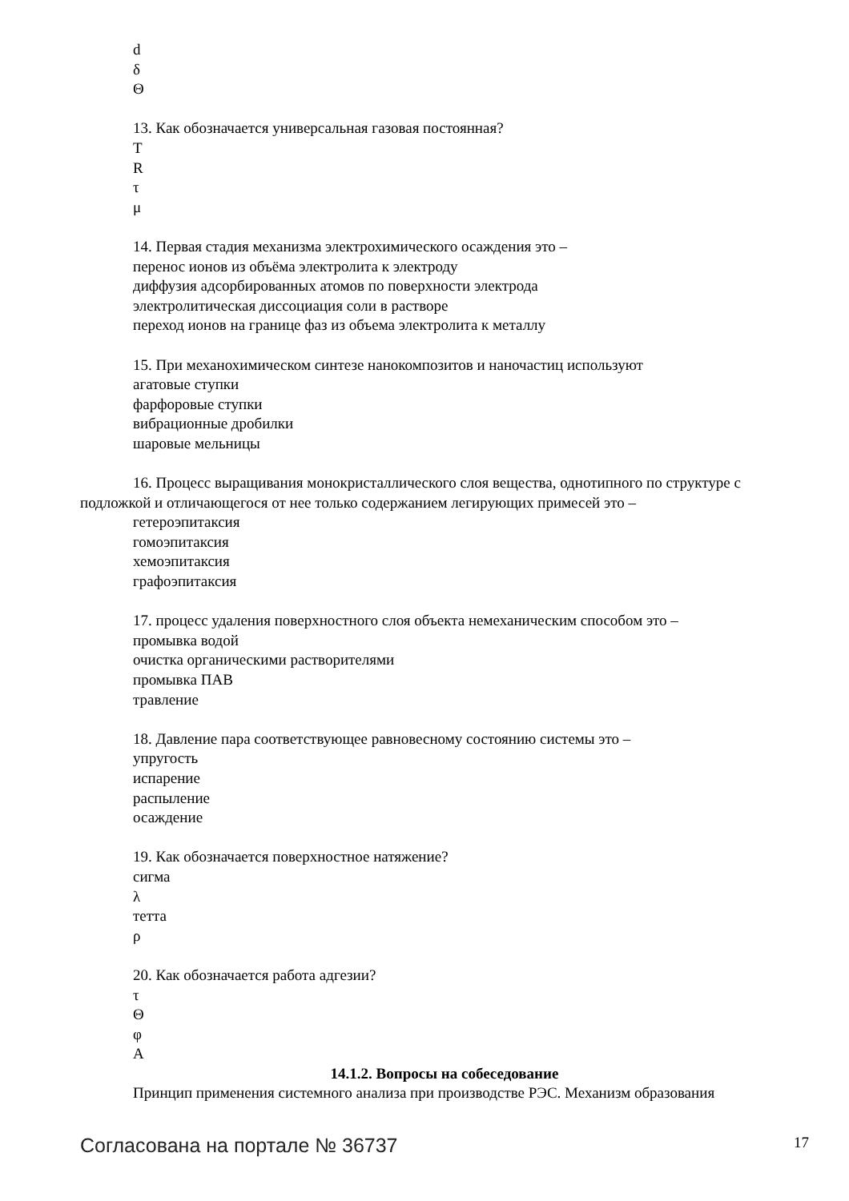d
δ
Θ
13. Как обозначается универсальная газовая постоянная?
T
R
τ
μ
14. Первая стадия механизма электрохимического осаждения это –
перенос ионов из объёма электролита к электроду
диффузия адсорбированных атомов по поверхности электрода
электролитическая диссоциация соли в растворе
переход ионов на границе фаз из объема электролита к металлу
15. При механохимическом синтезе нанокомпозитов и наночастиц используют
агатовые ступки
фарфоровые ступки
вибрационные дробилки
шаровые мельницы
16. Процесс выращивания монокристаллического слоя вещества, однотипного по структуре с подложкой и отличающегося от нее только содержанием легирующих примесей это –
гетероэпитаксия
гомоэпитаксия
хемоэпитаксия
графоэпитаксия
17. процесс удаления поверхностного слоя объекта немеханическим способом это –
промывка водой
очистка органическими растворителями
промывка ПАВ
травление
18. Давление пара соответствующее равновесному состоянию системы это –
упругость
испарение
распыление
осаждение
19. Как обозначается поверхностное натяжение?
сигма
λ
тетта
ρ
20. Как обозначается работа адгезии?
τ
Θ
φ
A
14.1.2. Вопросы на собеседование
Принцип применения системного анализа при производстве РЭС. Механизм образования
Согласована на портале № 36737 17